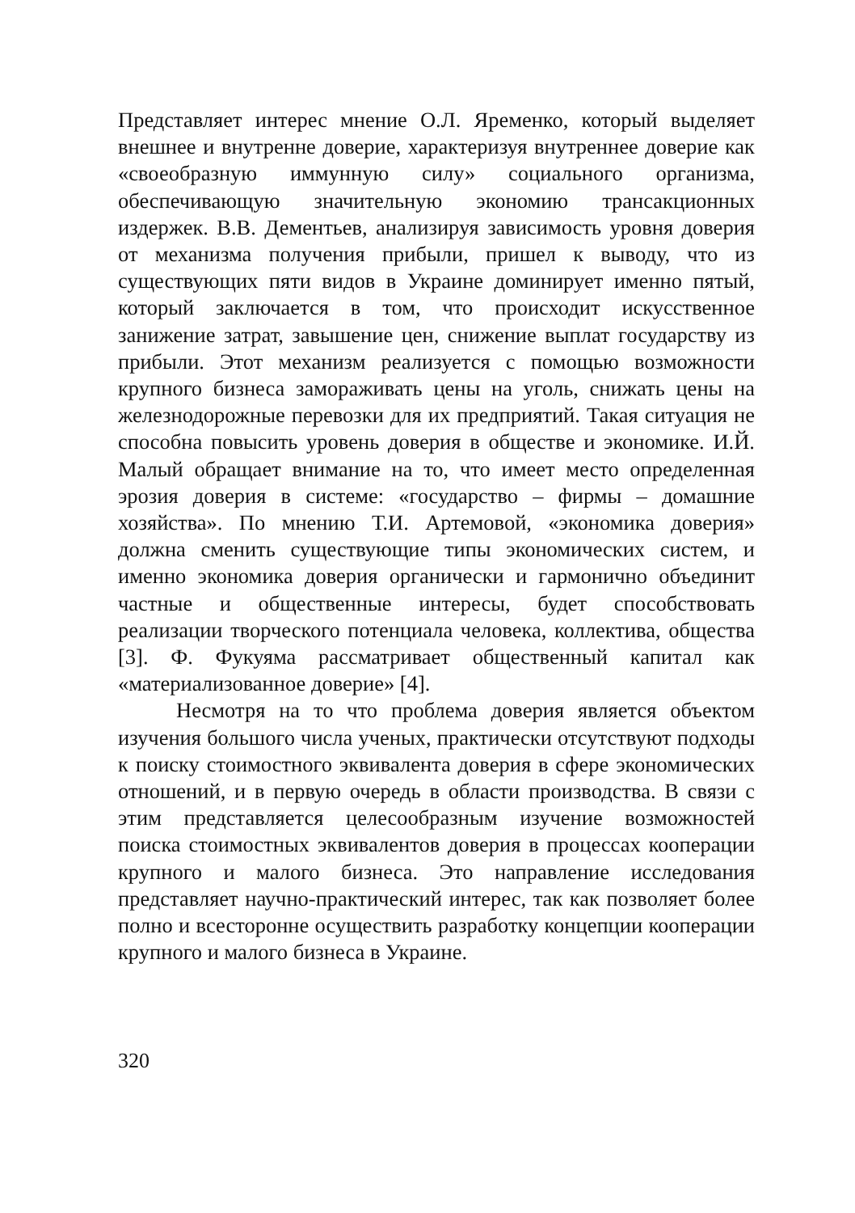Представляет интерес мнение О.Л. Яременко, который выделяет внешнее и внутренне доверие, характеризуя внутреннее доверие как «своеобразную иммунную силу» социального организма, обеспечивающую значительную экономию трансакционных издержек. В.В. Дементьев, анализируя зависимость уровня доверия от механизма получения прибыли, пришел к выводу, что из существующих пяти видов в Украине доминирует именно пятый, который заключается в том, что происходит искусственное занижение затрат, завышение цен, снижение выплат государству из прибыли. Этот механизм реализуется с помощью возможности крупного бизнеса замораживать цены на уголь, снижать цены на железнодорожные перевозки для их предприятий. Такая ситуация не способна повысить уровень доверия в обществе и экономике. И.Й. Малый обращает внимание на то, что имеет место определенная эрозия доверия в системе: «государство – фирмы – домашние хозяйства». По мнению Т.И. Артемовой, «экономика доверия» должна сменить существующие типы экономических систем, и именно экономика доверия органически и гармонично объединит частные и общественные интересы, будет способствовать реализации творческого потенциала человека, коллектива, общества [3]. Ф. Фукуяма рассматривает общественный капитал как «материализованное доверие» [4].
Несмотря на то что проблема доверия является объектом изучения большого числа ученых, практически отсутствуют подходы к поиску стоимостного эквивалента доверия в сфере экономических отношений, и в первую очередь в области производства. В связи с этим представляется целесообразным изучение возможностей поиска стоимостных эквивалентов доверия в процессах кооперации крупного и малого бизнеса. Это направление исследования представляет научно-практический интерес, так как позволяет более полно и всесторонне осуществить разработку концепции кооперации крупного и малого бизнеса в Украине.
320